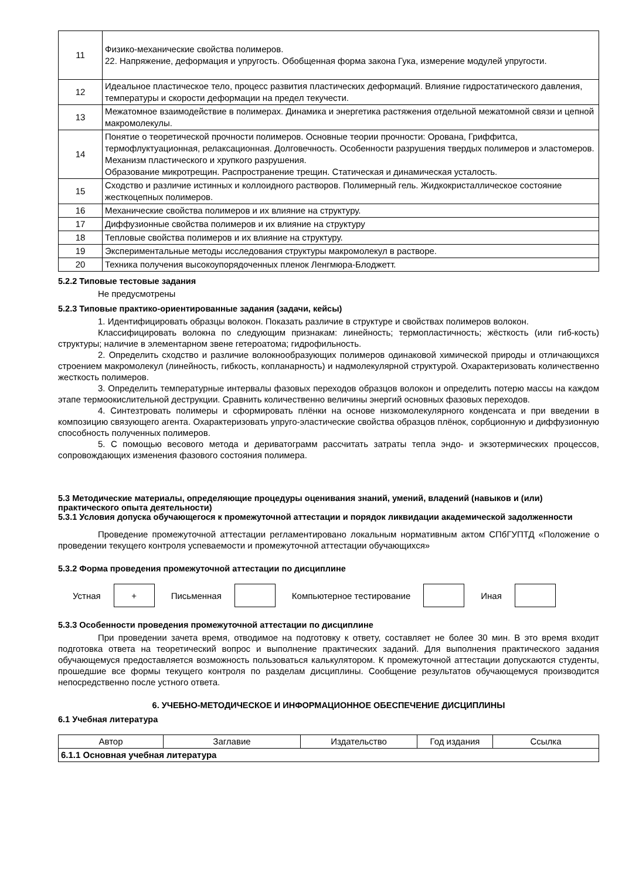| 11 | Физико-механические свойства полимеров. 22. Напряжение, деформация и упругость. Обобщенная форма закона Гука, измерение модулей упругости. |
| 12 | Идеальное пластическое тело, процесс развития пластических деформаций. Влияние гидростатического давления, температуры и скорости деформации на предел текучести. |
| 13 | Межатомное взаимодействие в полимерах. Динамика и энергетика растяжения отдельной межатомной связи и цепной макромолекулы. |
| 14 | Понятие о теоретической прочности полимеров. Основные теории прочности: Орована, Гриффитса, термофлуктуационная, релаксационная. Долговечность. Особенности разрушения твердых полимеров и эластомеров. Механизм пластического и хрупкого разрушения. Образование микротрещин. Распространение трещин. Статическая и динамическая усталость. |
| 15 | Сходство и различие истинных и коллоидного растворов. Полимерный гель. Жидкокристаллическое состояние жесткоцепных полимеров. |
| 16 | Механические свойства полимеров и их влияние на структуру. |
| 17 | Диффузионные свойства полимеров и их влияние на структуру |
| 18 | Тепловые свойства полимеров и их влияние на структуру. |
| 19 | Экспериментальные методы исследования структуры макромолекул в растворе. |
| 20 | Техника получения высокоупорядоченных пленок Ленгмюра-Блоджетт. |
5.2.2 Типовые тестовые задания
Не предусмотрены
5.2.3 Типовые практико-ориентированные задания (задачи, кейсы)
1. Идентифицировать образцы волокон. Показать различие в структуре и свойствах полимеров волокон.
Классифицировать волокна по следующим признакам: линейность; термопластичность; жёсткость (или гиб-кость) структуры; наличие в элементарном звене гетероатома; гидрофильность.
2. Определить сходство и различие волокнообразующих полимеров одинаковой химической природы и отличающихся строением макромолекул (линейность, гибкость, копланарность) и надмолекулярной структурой. Охарактеризовать количественно жесткость полимеров.
3. Определить температурные интервалы фазовых переходов образцов волокон и определить потерю массы на каждом этапе термоокислительной деструкции. Сравнить количественно величины энергий основных фазовых переходов.
4. Синтезтровать полимеры и сформировать плёнки на основе низкомолекулярного конденсата и при введении в композицию связующего агента. Охарактеризовать упруго-эластические свойства образцов плёнок, сорбционную и диффузионную способность полученных полимеров.
5. С помощью весового метода и дериватограмм рассчитать затраты тепла эндо- и экзотермических процессов, сопровождающих изменения фазового состояния полимера.
5.3 Методические материалы, определяющие процедуры оценивания знаний, умений, владений (навыков и (или) практического опыта деятельности)
5.3.1 Условия допуска обучающегося к промежуточной аттестации и порядок ликвидации академической задолженности
Проведение промежуточной аттестации регламентировано локальным нормативным актом СПбГУПТД «Положение о проведении текущего контроля успеваемости и промежуточной аттестации обучающихся»
5.3.2 Форма проведения промежуточной аттестации по дисциплине
Устная
+
Письменная Компьютерное тестирование Иная
5.3.3 Особенности проведения промежуточной аттестации по дисциплине
При проведении зачета время, отводимое на подготовку к ответу, составляет не более 30 мин. В это время входит подготовка ответа на теоретический вопрос и выполнение практических заданий. Для выполнения практического задания обучающемуся предоставляется возможность пользоваться калькулятором. К промежуточной аттестации допускаются студенты, прошедшие все формы текущего контроля по разделам дисциплины. Сообщение результатов обучающемуся производится непосредственно после устного ответа.
6. УЧЕБНО-МЕТОДИЧЕСКОЕ И ИНФОРМАЦИОННОЕ ОБЕСПЕЧЕНИЕ ДИСЦИПЛИНЫ
6.1 Учебная литература
| Автор | Заглавие | Издательство | Год издания | Ссылка |
| --- | --- | --- | --- | --- |
| 6.1.1 Основная учебная литература | | | | |